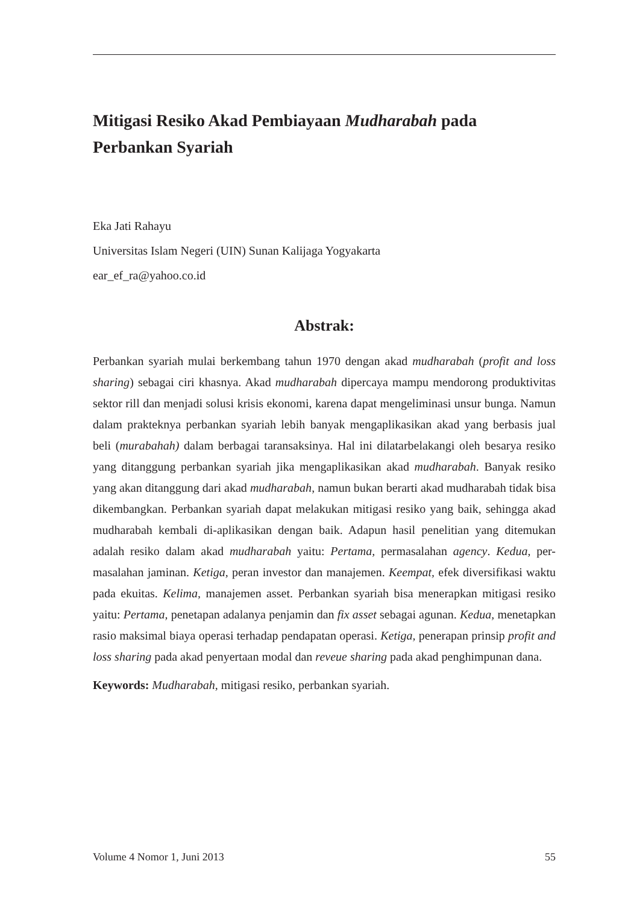Mitigasi Resiko Akad Pembiayaan Mudharabah pada Perbankan Syariah
Eka Jati Rahayu
Universitas Islam Negeri (UIN) Sunan Kalijaga Yogyakarta
ear_ef_ra@yahoo.co.id
Abstrak:
Perbankan syariah mulai berkembang tahun 1970 dengan akad mudharabah (profit and loss sharing) sebagai ciri khasnya. Akad mudharabah dipercaya mampu mendorong produktivitas sektor rill dan menjadi solusi krisis ekonomi, karena dapat mengeliminasi unsur bunga. Namun dalam prakteknya perbankan syariah lebih banyak mengaplikasikan akad yang berbasis jual beli (murabahah) dalam berbagai taransaksinya. Hal ini dilatarbelakangi oleh besarya resiko yang ditanggung perbankan syariah jika mengaplikasikan akad mudharabah. Banyak resiko yang akan ditanggung dari akad mudharabah, namun bukan berarti akad mudharabah tidak bisa dikembangkan. Perbankan syariah dapat melakukan mitigasi resiko yang baik, sehingga akad mudharabah kembali di-aplikasikan dengan baik. Adapun hasil penelitian yang ditemukan adalah resiko dalam akad mudharabah yaitu: Pertama, permasalahan agency. Kedua, per-masalahan jaminan. Ketiga, peran investor dan manajemen. Keempat, efek diversifikasi waktu pada ekuitas. Kelima, manajemen asset. Perbankan syariah bisa menerapkan mitigasi resiko yaitu: Pertama, penetapan adalanya penjamin dan fix asset sebagai agunan. Kedua, menetapkan rasio maksimal biaya operasi terhadap pendapatan operasi. Ketiga, penerapan prinsip profit and loss sharing pada akad penyertaan modal dan reveue sharing pada akad penghimpunan dana.
Keywords: Mudharabah, mitigasi resiko, perbankan syariah.
Volume 4 Nomor 1, Juni 2013 55